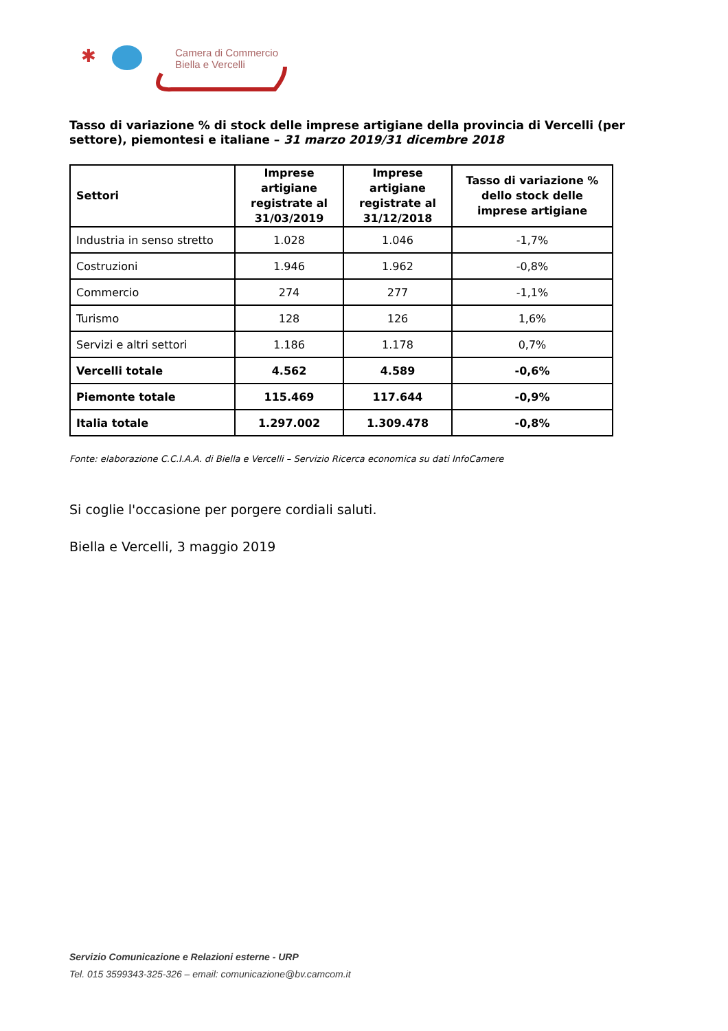✱
Camera di Commercio
Biella e Vercelli
Tasso di variazione % di stock delle imprese artigiane della provincia di Vercelli (per settore), piemontesi e italiane – 31 marzo 2019/31 dicembre 2018
| Settori | Imprese artigiane registrate al 31/03/2019 | Imprese artigiane registrate al 31/12/2018 | Tasso di variazione % dello stock delle imprese artigiane |
| --- | --- | --- | --- |
| Industria in senso stretto | 1.028 | 1.046 | -1,7% |
| Costruzioni | 1.946 | 1.962 | -0,8% |
| Commercio | 274 | 277 | -1,1% |
| Turismo | 128 | 126 | 1,6% |
| Servizi e altri settori | 1.186 | 1.178 | 0,7% |
| Vercelli totale | 4.562 | 4.589 | -0,6% |
| Piemonte totale | 115.469 | 117.644 | -0,9% |
| Italia totale | 1.297.002 | 1.309.478 | -0,8% |
Fonte: elaborazione C.C.I.A.A. di Biella e Vercelli – Servizio Ricerca economica su dati InfoCamere
Si coglie l'occasione per porgere cordiali saluti.
Biella e Vercelli, 3 maggio 2019
Servizio Comunicazione e Relazioni esterne - URP
Tel. 015 3599343-325-326 – email: comunicazione@bv.camcom.it